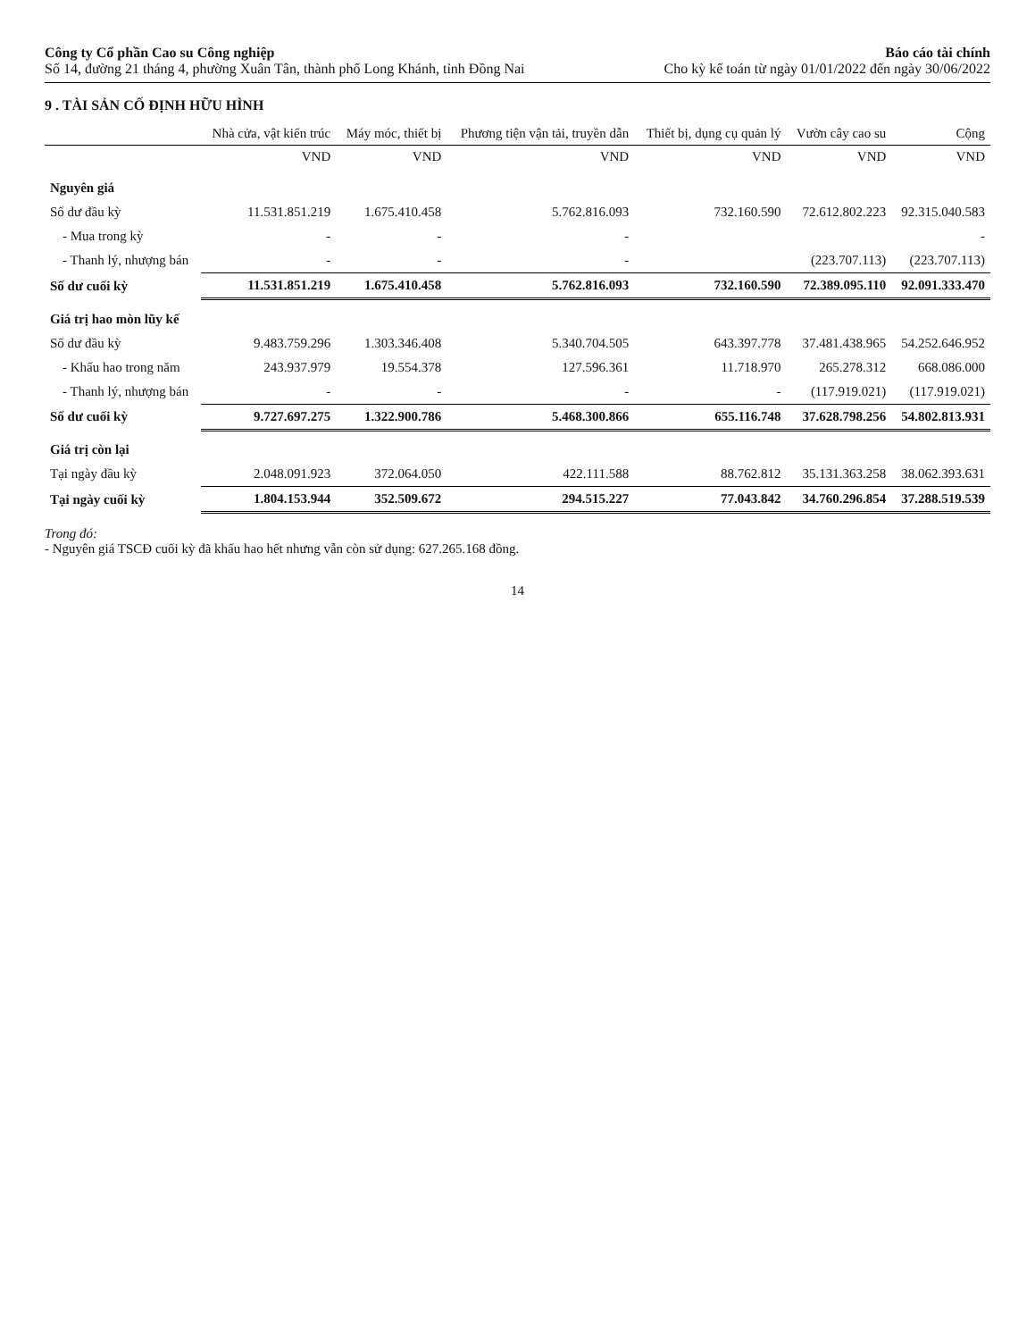Công ty Cổ phần Cao su Công nghiệp
Số 14, đường 21 tháng 4, phường Xuân Tân, thành phố Long Khánh, tỉnh Đồng Nai
Báo cáo tài chính
Cho kỳ kế toán từ ngày 01/01/2022 đến ngày 30/06/2022
9 . TÀI SẢN CỐ ĐỊNH HỮU HÌNH
| | Nhà cửa, vật kiến trúc | Máy móc, thiết bị | Phương tiện vận tải, truyền dẫn | Thiết bị, dụng cụ quản lý | Vườn cây cao su | Cộng |
| --- | --- | --- | --- | --- | --- | --- |
| | VND | VND | VND | VND | VND | VND |
| Nguyên giá | | | | | | |
| Số dư đầu kỳ | 11.531.851.219 | 1.675.410.458 | 5.762.816.093 | 732.160.590 | 72.612.802.223 | 92.315.040.583 |
| - Mua trong kỳ | - | - | - | | | - |
| - Thanh lý, nhượng bán | - | - | - | | (223.707.113) | (223.707.113) |
| Số dư cuối kỳ | 11.531.851.219 | 1.675.410.458 | 5.762.816.093 | 732.160.590 | 72.389.095.110 | 92.091.333.470 |
| Giá trị hao mòn lũy kế | | | | | | |
| Số dư đầu kỳ | 9.483.759.296 | 1.303.346.408 | 5.340.704.505 | 643.397.778 | 37.481.438.965 | 54.252.646.952 |
| - Khấu hao trong năm | 243.937.979 | 19.554.378 | 127.596.361 | 11.718.970 | 265.278.312 | 668.086.000 |
| - Thanh lý, nhượng bán | - | - | - | - | (117.919.021) | (117.919.021) |
| Số dư cuối kỳ | 9.727.697.275 | 1.322.900.786 | 5.468.300.866 | 655.116.748 | 37.628.798.256 | 54.802.813.931 |
| Giá trị còn lại | | | | | | |
| Tại ngày đầu kỳ | 2.048.091.923 | 372.064.050 | 422.111.588 | 88.762.812 | 35.131.363.258 | 38.062.393.631 |
| Tại ngày cuối kỳ | 1.804.153.944 | 352.509.672 | 294.515.227 | 77.043.842 | 34.760.296.854 | 37.288.519.539 |
Trong đó:
- Nguyên giá TSCĐ cuối kỳ đã khấu hao hết nhưng vẫn còn sử dụng: 627.265.168 đồng.
14